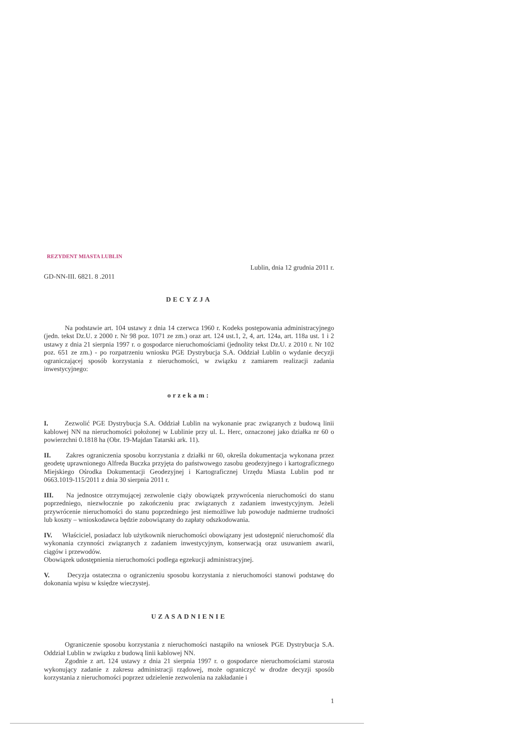REZYDENT MIASTA LUBLIN
GD-NN-III. 6821. 8 .2011 Lublin, dnia 12 grudnia 2011 r.
DECYZJA
Na podstawie art. 104 ustawy z dnia 14 czerwca 1960 r. Kodeks postępowania administracyjnego (jedn. tekst Dz.U. z 2000 r. Nr 98 poz. 1071 ze zm.) oraz art. 124 ust.1, 2, 4, art. 124a, art. 118a ust. 1 i 2 ustawy z dnia 21 sierpnia 1997 r. o gospodarce nieruchomościami (jednolity tekst Dz.U. z 2010 r. Nr 102 poz. 651 ze zm.) - po rozpatrzeniu wniosku PGE Dystrybucja S.A. Oddział Lublin o wydanie decyzji ograniczającej sposób korzystania z nieruchomości, w związku z zamiarem realizacji zadania inwestycyjnego:
orzekam:
I. Zezwolić PGE Dystrybucja S.A. Oddział Lublin na wykonanie prac związanych z budową linii kablowej NN na nieruchomości położonej w Lublinie przy ul. L. Herc, oznaczonej jako działka nr 60 o powierzchni 0.1818 ha (Obr. 19-Majdan Tatarski ark. 11).
II. Zakres ograniczenia sposobu korzystania z działki nr 60, określa dokumentacja wykonana przez geodetę uprawnionego Alfreda Buczka przyjęta do państwowego zasobu geodezyjnego i kartograficznego Miejskiego Ośrodka Dokumentacji Geodezyjnej i Kartograficznej Urzędu Miasta Lublin pod nr 0663.1019-115/2011 z dnia 30 sierpnia 2011 r.
III. Na jednostce otrzymującej zezwolenie ciąży obowiązek przywrócenia nieruchomości do stanu poprzedniego, niezwłocznie po zakończeniu prac związanych z zadaniem inwestycyjnym. Jeżeli przywrócenie nieruchomości do stanu poprzedniego jest niemożliwe lub powoduje nadmierne trudności lub koszty – wnioskodawca będzie zobowiązany do zapłaty odszkodowania.
IV. Właściciel, posiadacz lub użytkownik nieruchomości obowiązany jest udostępnić nieruchomość dla wykonania czynności związanych z zadaniem inwestycyjnym, konserwacją oraz usuwaniem awarii, ciągów i przewodów.
Obowiązek udostępnienia nieruchomości podlega egzekucji administracyjnej.
V. Decyzja ostateczna o ograniczeniu sposobu korzystania z nieruchomości stanowi podstawę do dokonania wpisu w księdze wieczystej.
UZASADNIENIE
Ograniczenie sposobu korzystania z nieruchomości nastąpiło na wniosek PGE Dystrybucja S.A. Oddział Lublin w związku z budową linii kablowej NN.
Zgodnie z art. 124 ustawy z dnia 21 sierpnia 1997 r. o gospodarce nieruchomościami starosta wykonujący zadanie z zakresu administracji rządowej, może ograniczyć w drodze decyzji sposób korzystania z nieruchomości poprzez udzielenie zezwolenia na zakładanie i
1